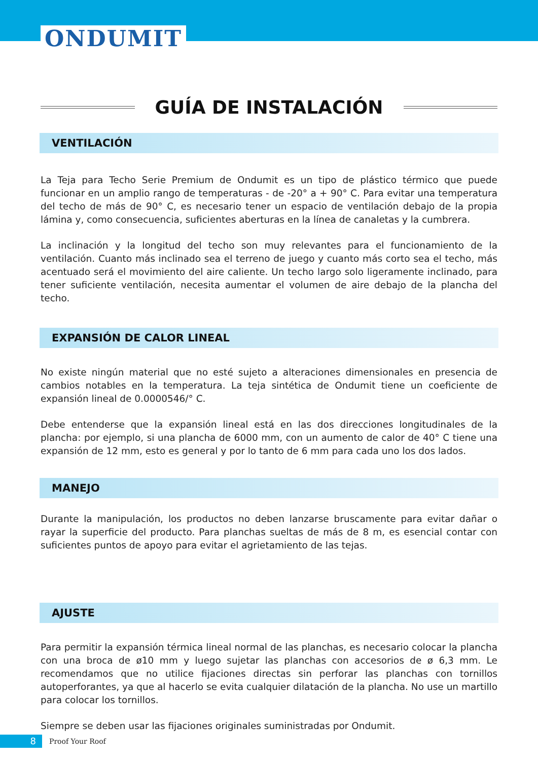ONDUMIT
GUÍA DE INSTALACIÓN
VENTILACIÓN
La Teja para Techo Serie Premium de Ondumit es un tipo de plástico térmico que puede funcionar en un amplio rango de temperaturas - de -20° a + 90° C. Para evitar una temperatura del techo de más de 90° C, es necesario tener un espacio de ventilación debajo de la propia lámina y, como consecuencia, suficientes aberturas en la línea de canaletas y la cumbrera.
La inclinación y la longitud del techo son muy relevantes para el funcionamiento de la ventilación. Cuanto más inclinado sea el terreno de juego y cuanto más corto sea el techo, más acentuado será el movimiento del aire caliente. Un techo largo solo ligeramente inclinado, para tener suficiente ventilación, necesita aumentar el volumen de aire debajo de la plancha del techo.
EXPANSIÓN DE CALOR LINEAL
No existe ningún material que no esté sujeto a alteraciones dimensionales en presencia de cambios notables en la temperatura. La teja sintética de Ondumit tiene un coeficiente de expansión lineal de 0.0000546/° C.
Debe entenderse que la expansión lineal está en las dos direcciones longitudinales de la plancha: por ejemplo, si una plancha de 6000 mm, con un aumento de calor de 40° C tiene una expansión de 12 mm, esto es general y por lo tanto de 6 mm para cada uno los dos lados.
MANEJO
Durante la manipulación, los productos no deben lanzarse bruscamente para evitar dañar o rayar la superficie del producto. Para planchas sueltas de más de 8 m, es esencial contar con suficientes puntos de apoyo para evitar el agrietamiento de las tejas.
AJUSTE
Para permitir la expansión térmica lineal normal de las planchas, es necesario colocar la plancha con una broca de ø10 mm y luego sujetar las planchas con accesorios de ø 6,3 mm. Le recomendamos que no utilice fijaciones directas sin perforar las planchas con tornillos autoperforantes, ya que al hacerlo se evita cualquier dilatación de la plancha. No use un martillo para colocar los tornillos.
Siempre se deben usar las fijaciones originales suministradas por Ondumit.
8
Proof Your Roof